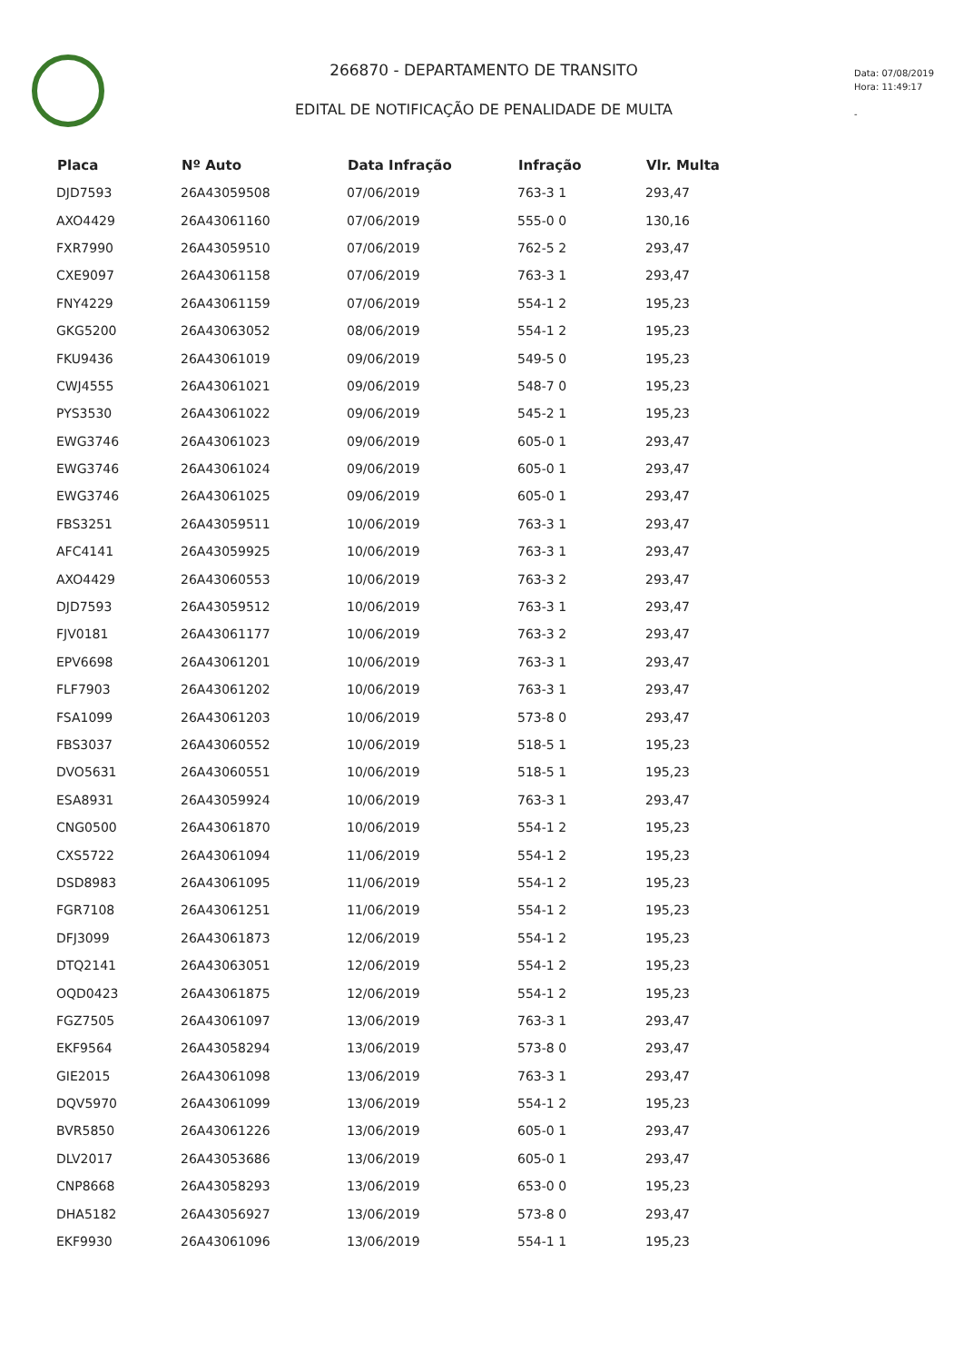266870 - DEPARTAMENTO DE TRANSITO
EDITAL DE NOTIFICAÇÃO DE PENALIDADE DE MULTA
Data: 07/08/2019
Hora: 11:49:17
-
| Placa | Nº Auto | Data Infração | Infração | Vlr. Multa |
| --- | --- | --- | --- | --- |
| DJD7593 | 26A43059508 | 07/06/2019 | 763-3 1 | 293,47 |
| AXO4429 | 26A43061160 | 07/06/2019 | 555-0 0 | 130,16 |
| FXR7990 | 26A43059510 | 07/06/2019 | 762-5 2 | 293,47 |
| CXE9097 | 26A43061158 | 07/06/2019 | 763-3 1 | 293,47 |
| FNY4229 | 26A43061159 | 07/06/2019 | 554-1 2 | 195,23 |
| GKG5200 | 26A43063052 | 08/06/2019 | 554-1 2 | 195,23 |
| FKU9436 | 26A43061019 | 09/06/2019 | 549-5 0 | 195,23 |
| CWJ4555 | 26A43061021 | 09/06/2019 | 548-7 0 | 195,23 |
| PYS3530 | 26A43061022 | 09/06/2019 | 545-2 1 | 195,23 |
| EWG3746 | 26A43061023 | 09/06/2019 | 605-0 1 | 293,47 |
| EWG3746 | 26A43061024 | 09/06/2019 | 605-0 1 | 293,47 |
| EWG3746 | 26A43061025 | 09/06/2019 | 605-0 1 | 293,47 |
| FBS3251 | 26A43059511 | 10/06/2019 | 763-3 1 | 293,47 |
| AFC4141 | 26A43059925 | 10/06/2019 | 763-3 1 | 293,47 |
| AXO4429 | 26A43060553 | 10/06/2019 | 763-3 2 | 293,47 |
| DJD7593 | 26A43059512 | 10/06/2019 | 763-3 1 | 293,47 |
| FJV0181 | 26A43061177 | 10/06/2019 | 763-3 2 | 293,47 |
| EPV6698 | 26A43061201 | 10/06/2019 | 763-3 1 | 293,47 |
| FLF7903 | 26A43061202 | 10/06/2019 | 763-3 1 | 293,47 |
| FSA1099 | 26A43061203 | 10/06/2019 | 573-8 0 | 293,47 |
| FBS3037 | 26A43060552 | 10/06/2019 | 518-5 1 | 195,23 |
| DVO5631 | 26A43060551 | 10/06/2019 | 518-5 1 | 195,23 |
| ESA8931 | 26A43059924 | 10/06/2019 | 763-3 1 | 293,47 |
| CNG0500 | 26A43061870 | 10/06/2019 | 554-1 2 | 195,23 |
| CXS5722 | 26A43061094 | 11/06/2019 | 554-1 2 | 195,23 |
| DSD8983 | 26A43061095 | 11/06/2019 | 554-1 2 | 195,23 |
| FGR7108 | 26A43061251 | 11/06/2019 | 554-1 2 | 195,23 |
| DFJ3099 | 26A43061873 | 12/06/2019 | 554-1 2 | 195,23 |
| DTQ2141 | 26A43063051 | 12/06/2019 | 554-1 2 | 195,23 |
| OQD0423 | 26A43061875 | 12/06/2019 | 554-1 2 | 195,23 |
| FGZ7505 | 26A43061097 | 13/06/2019 | 763-3 1 | 293,47 |
| EKF9564 | 26A43058294 | 13/06/2019 | 573-8 0 | 293,47 |
| GIE2015 | 26A43061098 | 13/06/2019 | 763-3 1 | 293,47 |
| DQV5970 | 26A43061099 | 13/06/2019 | 554-1 2 | 195,23 |
| BVR5850 | 26A43061226 | 13/06/2019 | 605-0 1 | 293,47 |
| DLV2017 | 26A43053686 | 13/06/2019 | 605-0 1 | 293,47 |
| CNP8668 | 26A43058293 | 13/06/2019 | 653-0 0 | 195,23 |
| DHA5182 | 26A43056927 | 13/06/2019 | 573-8 0 | 293,47 |
| EKF9930 | 26A43061096 | 13/06/2019 | 554-1 1 | 195,23 |